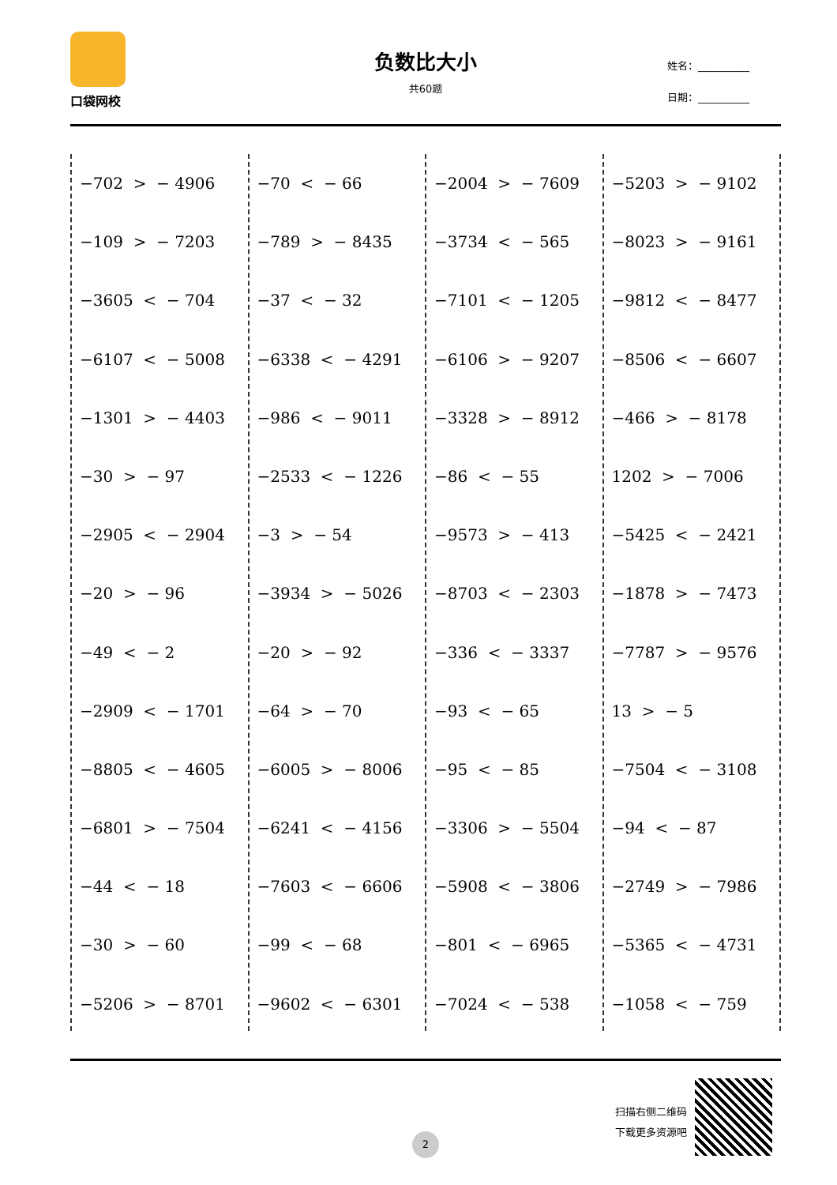口袋网校
负数比大小
共60题
姓名：__________
日期：__________
−702 > − 4906
−109 > − 7203
−3605 < − 704
−6107 < − 5008
−1301 > − 4403
−30 > − 97
−2905 < − 2904
−20 > − 96
−49 < − 2
−2909 < − 1701
−8805 < − 4605
−6801 > − 7504
−44 < − 18
−30 > − 60
−5206 > − 8701
−70 < − 66
−789 > − 8435
−37 < − 32
−6338 < − 4291
−986 < − 9011
−2533 < − 1226
−3 > − 54
−3934 > − 5026
−20 > − 92
−64 > − 70
−6005 > − 8006
−6241 < − 4156
−7603 < − 6606
−99 < − 68
−9602 < − 6301
−2004 > − 7609
−3734 < − 565
−7101 < − 1205
−6106 > − 9207
−3328 > − 8912
−86 < − 55
−9573 > − 413
−8703 < − 2303
−336 < − 3337
−93 < − 65
−95 < − 85
−3306 > − 5504
−5908 < − 3806
−801 < − 6965
−7024 < − 538
−5203 > − 9102
−8023 > − 9161
−9812 < − 8477
−8506 < − 6607
−466 > − 8178
1202 > − 7006
−5425 < − 2421
−1878 > − 7473
−7787 > − 9576
13 > − 5
−7504 < − 3108
−94 < − 87
−2749 > − 7986
−5365 < − 4731
−1058 < − 759
扫描右侧二维码
下载更多资源吧
2